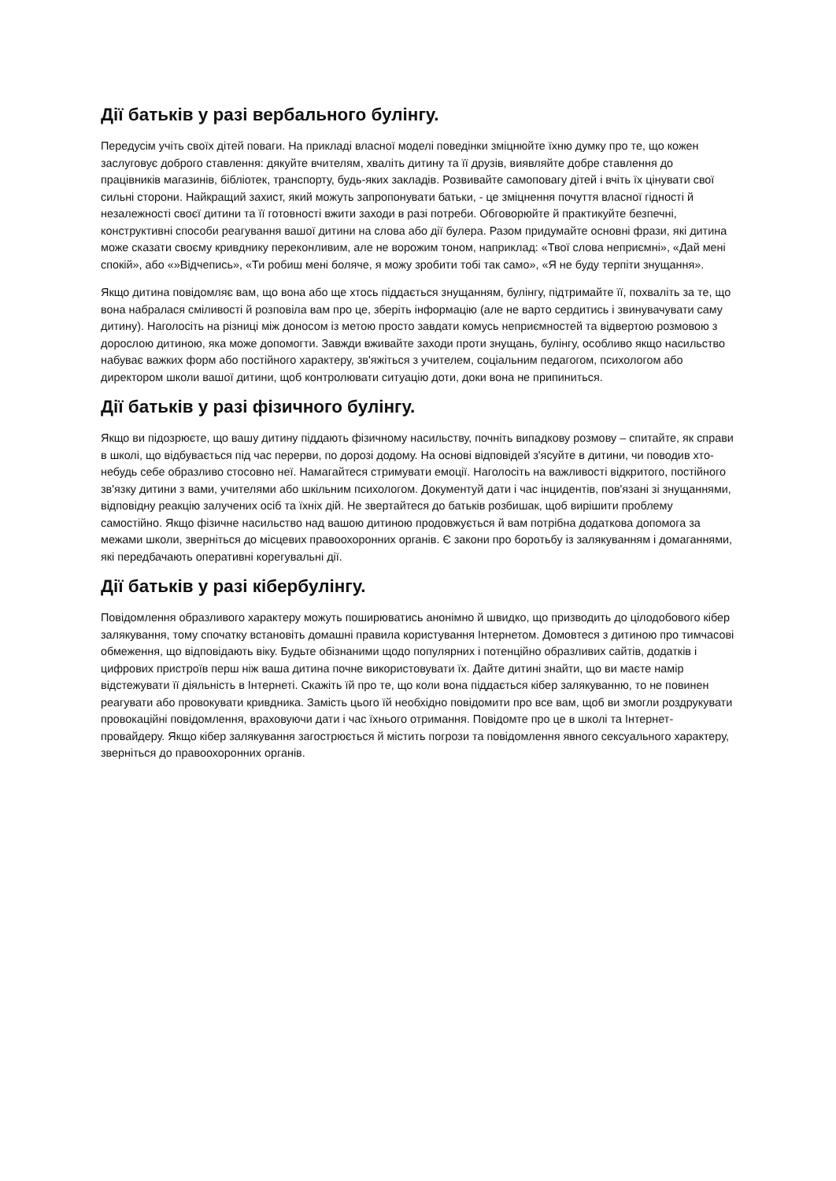Дії батьків у разі вербального булінгу.
Передусім учіть своїх дітей поваги. На прикладі власної моделі поведінки зміцнюйте їхню думку про те, що кожен заслуговує доброго ставлення: дякуйте вчителям, хваліть дитину та її друзів, виявляйте добре ставлення до працівників магазинів, бібліотек, транспорту, будь-яких закладів. Розвивайте самоповагу дітей і вчіть їх цінувати свої сильні сторони. Найкращий захист, який можуть запропонувати батьки, - це зміцнення почуття власної гідності й незалежності своєї дитини та її готовності вжити заходи в разі потреби. Обговорюйте й практикуйте безпечні, конструктивні способи реагування вашої дитини на слова або дії булера. Разом придумайте основні фрази, які дитина може сказати своєму кривднику переконливим, але не ворожим тоном, наприклад: «Твої слова неприємні», «Дай мені спокій», або «»Відчепись», «Ти робиш мені боляче, я можу зробити тобі так само», «Я не буду терпіти знущання».
Якщо дитина повідомляє вам, що вона або ще хтось піддається знущанням, булінгу, підтримайте її, похваліть за те, що вона набралася сміливості й розповіла вам про це, зберіть інформацію (але не варто сердитись і звинувачувати саму дитину). Наголосіть на різниці між доносом із метою просто завдати комусь неприємностей та відвертою розмовою з дорослою дитиною, яка може допомогти. Завжди вживайте заходи проти знущань, булінгу, особливо якщо насильство набуває важких форм або постійного характеру, зв'яжіться з учителем, соціальним педагогом, психологом або директором школи вашої дитини, щоб контролювати ситуацію доти, доки вона не припиниться.
Дії батьків у разі фізичного булінгу.
Якщо ви підозрюєте, що вашу дитину піддають фізичному насильству, почніть випадкову розмову – спитайте, як справи в школі, що відбувається під час перерви, по дорозі додому. На основі відповідей з'ясуйте в дитини, чи поводив хто-небудь себе образливо стосовно неї. Намагайтеся стримувати емоції. Наголосіть на важливості відкритого, постійного зв'язку дитини з вами, учителями або шкільним психологом. Документуй дати і час інцидентів, пов'язані зі знущаннями, відповідну реакцію залучених осіб та їхніх дій. Не звертайтеся до батьків розбишак, щоб вирішити проблему самостійно. Якщо фізичне насильство над вашою дитиною продовжується й вам потрібна додаткова допомога за межами школи, зверніться до місцевих правоохоронних органів. Є закони про боротьбу із залякуванням і домаганнями, які передбачають оперативні корегувальні дії.
Дії батьків у разі кібербулінгу.
Повідомлення образливого характеру можуть поширюватись анонімно й швидко, що призводить до цілодобового кібер залякування, тому спочатку встановіть домашні правила користування Інтернетом. Домовтеся з дитиною про тимчасові обмеження, що відповідають віку. Будьте обізнаними щодо популярних і потенційно образливих сайтів, додатків і цифрових пристроїв перш ніж ваша дитина почне використовувати їх. Дайте дитині знайти, що ви маєте намір відстежувати її діяльність в Інтернеті. Скажіть їй про те, що коли вона піддається кібер залякуванню, то не повинен реагувати або провокувати кривдника. Замість цього їй необхідно повідомити про все вам, щоб ви змогли роздрукувати провокаційні повідомлення, враховуючи дати і час їхнього отримання. Повідомте про це в школі та Інтернет-провайдеру. Якщо кібер залякування загострюється й містить погрози та повідомлення явного сексуального характеру, зверніться до правоохоронних органів.